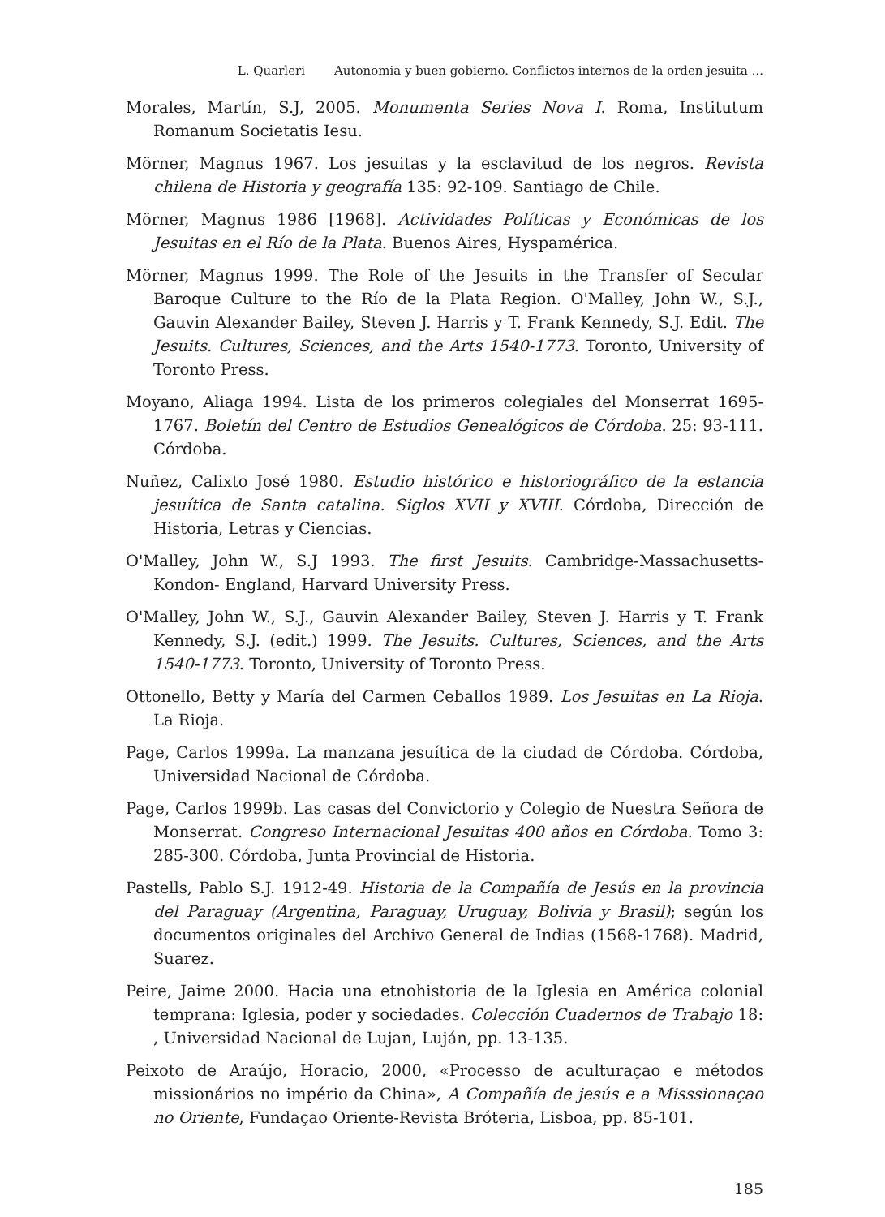L. Quarleri Autonomia y buen gobierno. Conflictos internos de la orden jesuita ...
Morales, Martín, S.J, 2005. Monumenta Series Nova I. Roma, Institutum Romanum Societatis Iesu.
Mörner, Magnus 1967. Los jesuitas y la esclavitud de los negros. Revista chilena de Historia y geografía 135: 92-109. Santiago de Chile.
Mörner, Magnus 1986 [1968]. Actividades Políticas y Económicas de los Jesuitas en el Río de la Plata. Buenos Aires, Hyspamérica.
Mörner, Magnus 1999. The Role of the Jesuits in the Transfer of Secular Baroque Culture to the Río de la Plata Region. O'Malley, John W., S.J., Gauvin Alexander Bailey, Steven J. Harris y T. Frank Kennedy, S.J. Edit. The Jesuits. Cultures, Sciences, and the Arts 1540-1773. Toronto, University of Toronto Press.
Moyano, Aliaga 1994. Lista de los primeros colegiales del Monserrat 1695-1767. Boletín del Centro de Estudios Genealógicos de Córdoba. 25: 93-111. Córdoba.
Nuñez, Calixto José 1980. Estudio histórico e historiográfico de la estancia jesuítica de Santa catalina. Siglos XVII y XVIII. Córdoba, Dirección de Historia, Letras y Ciencias.
O'Malley, John W., S.J 1993. The first Jesuits. Cambridge-Massachusetts-Kondon- England, Harvard University Press.
O'Malley, John W., S.J., Gauvin Alexander Bailey, Steven J. Harris y T. Frank Kennedy, S.J. (edit.) 1999. The Jesuits. Cultures, Sciences, and the Arts 1540-1773. Toronto, University of Toronto Press.
Ottonello, Betty y María del Carmen Ceballos 1989. Los Jesuitas en La Rioja. La Rioja.
Page, Carlos 1999a. La manzana jesuítica de la ciudad de Córdoba. Córdoba, Universidad Nacional de Córdoba.
Page, Carlos 1999b. Las casas del Convictorio y Colegio de Nuestra Señora de Monserrat. Congreso Internacional Jesuitas 400 años en Córdoba. Tomo 3: 285-300. Córdoba, Junta Provincial de Historia.
Pastells, Pablo S.J. 1912-49. Historia de la Compañía de Jesús en la provincia del Paraguay (Argentina, Paraguay, Uruguay, Bolivia y Brasil); según los documentos originales del Archivo General de Indias (1568-1768). Madrid, Suarez.
Peire, Jaime 2000. Hacia una etnohistoria de la Iglesia en América colonial temprana: Iglesia, poder y sociedades. Colección Cuadernos de Trabajo 18: , Universidad Nacional de Lujan, Luján, pp. 13-135.
Peixoto de Araújo, Horacio, 2000, «Processo de aculturaçao e métodos missionários no império da China», A Compañía de jesús e a Misssionaçao no Oriente, Fundaçao Oriente-Revista Bróteria, Lisboa, pp. 85-101.
185